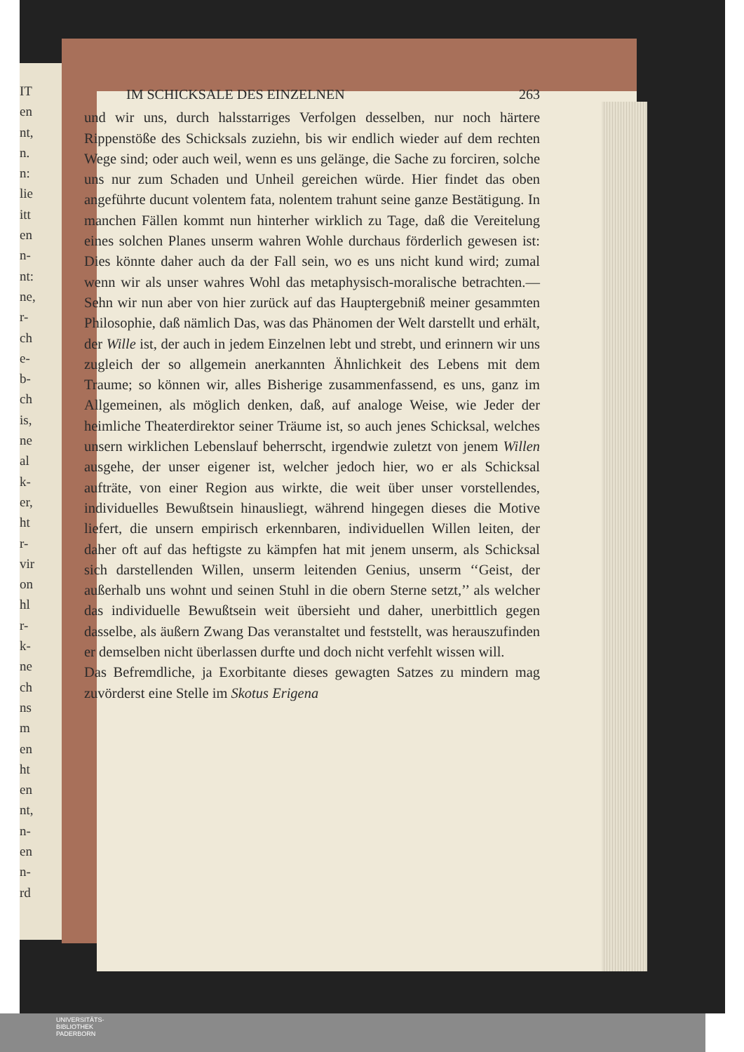IT
en
nt,
n.
n:
lie
itt
en
n-
nt:
ne,
r-
ch
e-
b-
ch
is,
ne
al
k-
er,
ht
r-
vir
on
hl
r-
k-
ne
ch
ns
m
en
ht
en
nt,
n-
en
n-
rd
IM SCHICKSALE DES EINZELNEN 263
und wir uns, durch halsstarriges Verfolgen desselben, nur noch härtere Rippenstöße des Schicksals zuziehn, bis wir endlich wieder auf dem rechten Wege sind; oder auch weil, wenn es uns gelänge, die Sache zu forciren, solche uns nur zum Schaden und Unheil gereichen würde. Hier findet das oben angeführte ducunt volentem fata, nolentem trahunt seine ganze Bestätigung. In manchen Fällen kommt nun hinterher wirklich zu Tage, daß die Vereitelung eines solchen Planes unserm wahren Wohle durchaus förderlich gewesen ist: Dies könnte daher auch da der Fall sein, wo es uns nicht kund wird; zumal wenn wir als unser wahres Wohl das metaphysisch-moralische betrachten.—Sehn wir nun aber von hier zurück auf das Hauptergebniß meiner gesammten Philosophie, daß nämlich Das, was das Phänomen der Welt darstellt und erhält, der Wille ist, der auch in jedem Einzelnen lebt und strebt, und erinnern wir uns zugleich der so allgemein anerkannten Ähnlichkeit des Lebens mit dem Traume; so können wir, alles Bisherige zusammenfassend, es uns, ganz im Allgemeinen, als möglich denken, daß, auf analoge Weise, wie Jeder der heimliche Theaterdirektor seiner Träume ist, so auch jenes Schicksal, welches unsern wirklichen Lebenslauf beherrscht, irgendwie zuletzt von jenem Willen ausgehe, der unser eigener ist, welcher jedoch hier, wo er als Schicksal aufträte, von einer Region aus wirkte, die weit über unser vorstellendes, individuelles Bewußtsein hinausliegt, während hingegen dieses die Motive liefert, die unsern empirisch erkennbaren, individuellen Willen leiten, der daher oft auf das heftigste zu kämpfen hat mit jenem unserm, als Schicksal sich darstellenden Willen, unserm leitenden Genius, unserm ‘‘Geist, der außerhalb uns wohnt und seinen Stuhl in die obern Sterne setzt,’’ als welcher das individuelle Bewußtsein weit übersieht und daher, unerbittlich gegen dasselbe, als äußern Zwang Das veranstaltet und feststellt, was herauszufinden er demselben nicht überlassen durfte und doch nicht verfehlt wissen will.
Das Befremdliche, ja Exorbitante dieses gewagten Satzes zu mindern mag zuvörderst eine Stelle im Skotus Erigena
UNIVERSITÄTS-
BIBLIOTHEK
PADERBORN